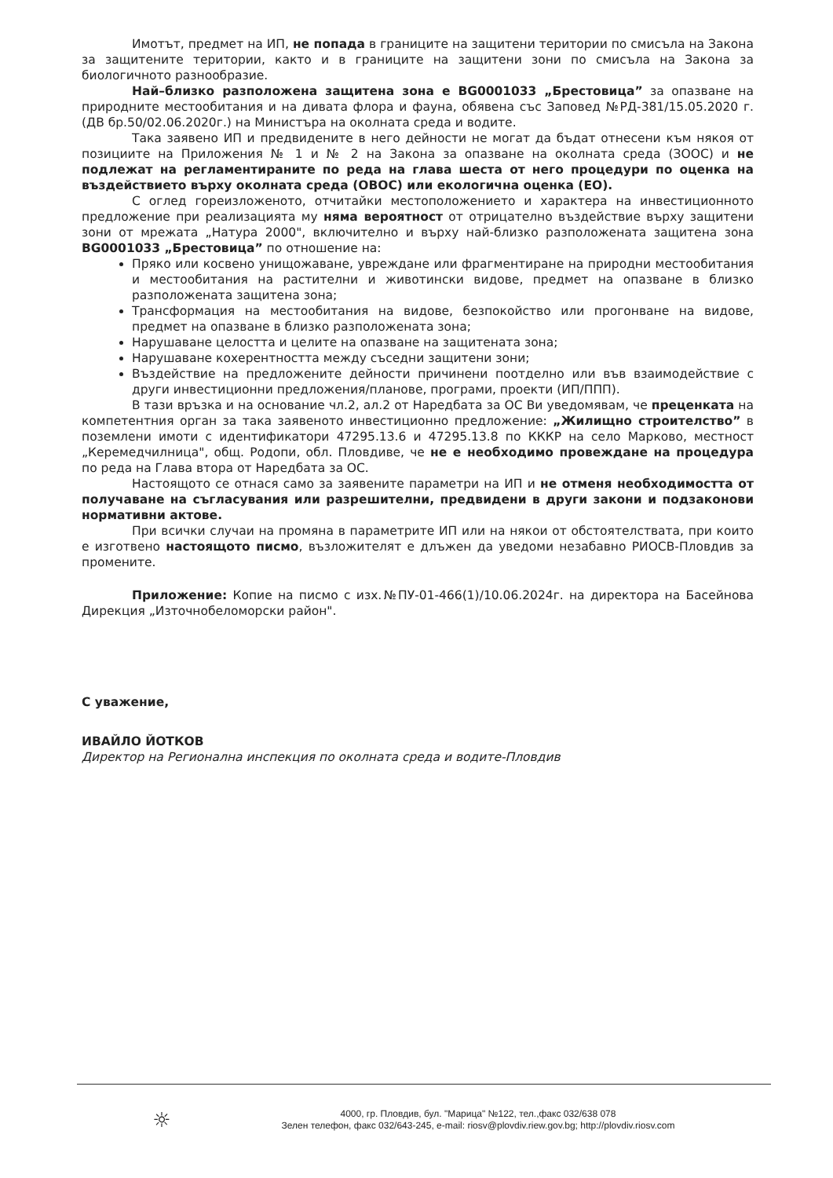Имотът, предмет на ИП, не попада в границите на защитени територии по смисъла на Закона за защитените територии, както и в границите на защитени зони по смисъла на Закона за биологичното разнообразие.
Най–близко разположена защитена зона е BG0001033 „Брестовица” за опазване на природните местообитания и на дивата флора и фауна, обявена със Заповед №РД-381/15.05.2020 г. (ДВ бр.50/02.06.2020г.) на Министъра на околната среда и водите.
Така заявено ИП и предвидените в него дейности не могат да бъдат отнесени към някоя от позициите на Приложения № 1 и № 2 на Закона за опазване на околната среда (ЗООС) и не подлежат на регламентираните по реда на глава шеста от него процедури по оценка на въздействието върху околната среда (ОВОС) или екологична оценка (ЕО).
С оглед гореизложеното, отчитайки местоположението и характера на инвестиционното предложение при реализацията му няма вероятност от отрицателно въздействие върху защитени зони от мрежата „Натура 2000", включително и върху най-близко разположената защитена зона BG0001033 „Брестовица” по отношение на:
Пряко или косвено унищожаване, увреждане или фрагментиране на природни местообитания и местообитания на растителни и животински видове, предмет на опазване в близко разположената защитена зона;
Трансформация на местообитания на видове, безпокойство или прогонване на видове, предмет на опазване в близко разположената зона;
Нарушаване целостта и целите на опазване на защитената зона;
Нарушаване кохерентността между съседни защитени зони;
Въздействие на предложените дейности причинени поотделно или във взаимодействие с други инвестиционни предложения/планове, програми, проекти (ИП/ППП).
В тази връзка и на основание чл.2, ал.2 от Наредбата за ОС Ви уведомявам, че преценката на компетентния орган за така заявеното инвестиционно предложение: „Жилищно строителство” в поземлени имоти с идентификатори 47295.13.6 и 47295.13.8 по КККР на село Марково, местност „Керемедчилница", общ. Родопи, обл. Пловдиве, че не е необходимо провеждане на процедура по реда на Глава втора от Наредбата за ОС.
Настоящото се отнася само за заявените параметри на ИП и не отменя необходимостта от получаване на съгласувания или разрешителни, предвидени в други закони и подзаконови нормативни актове.
При всички случаи на промяна в параметрите ИП или на някои от обстоятелствата, при които е изготвено настоящото писмо, възложителят е длъжен да уведоми незабавно РИОСВ-Пловдив за промените.
Приложение: Копие на писмо с изх.№ПУ-01-466(1)/10.06.2024г. на директора на Басейнова Дирекция „Източнобеломорски район".
С уважение,
ИВАЙЛО ЙОТКОВ
Директор на Регионална инспекция по околната среда и водите-Пловдив
☼
4000, гр. Пловдив, бул. "Марица" №122, тел.,факс 032/638 078
Зелен телефон, факс 032/643-245, e-mail: riosv@plovdiv.riew.gov.bg; http://plovdiv.riosv.com